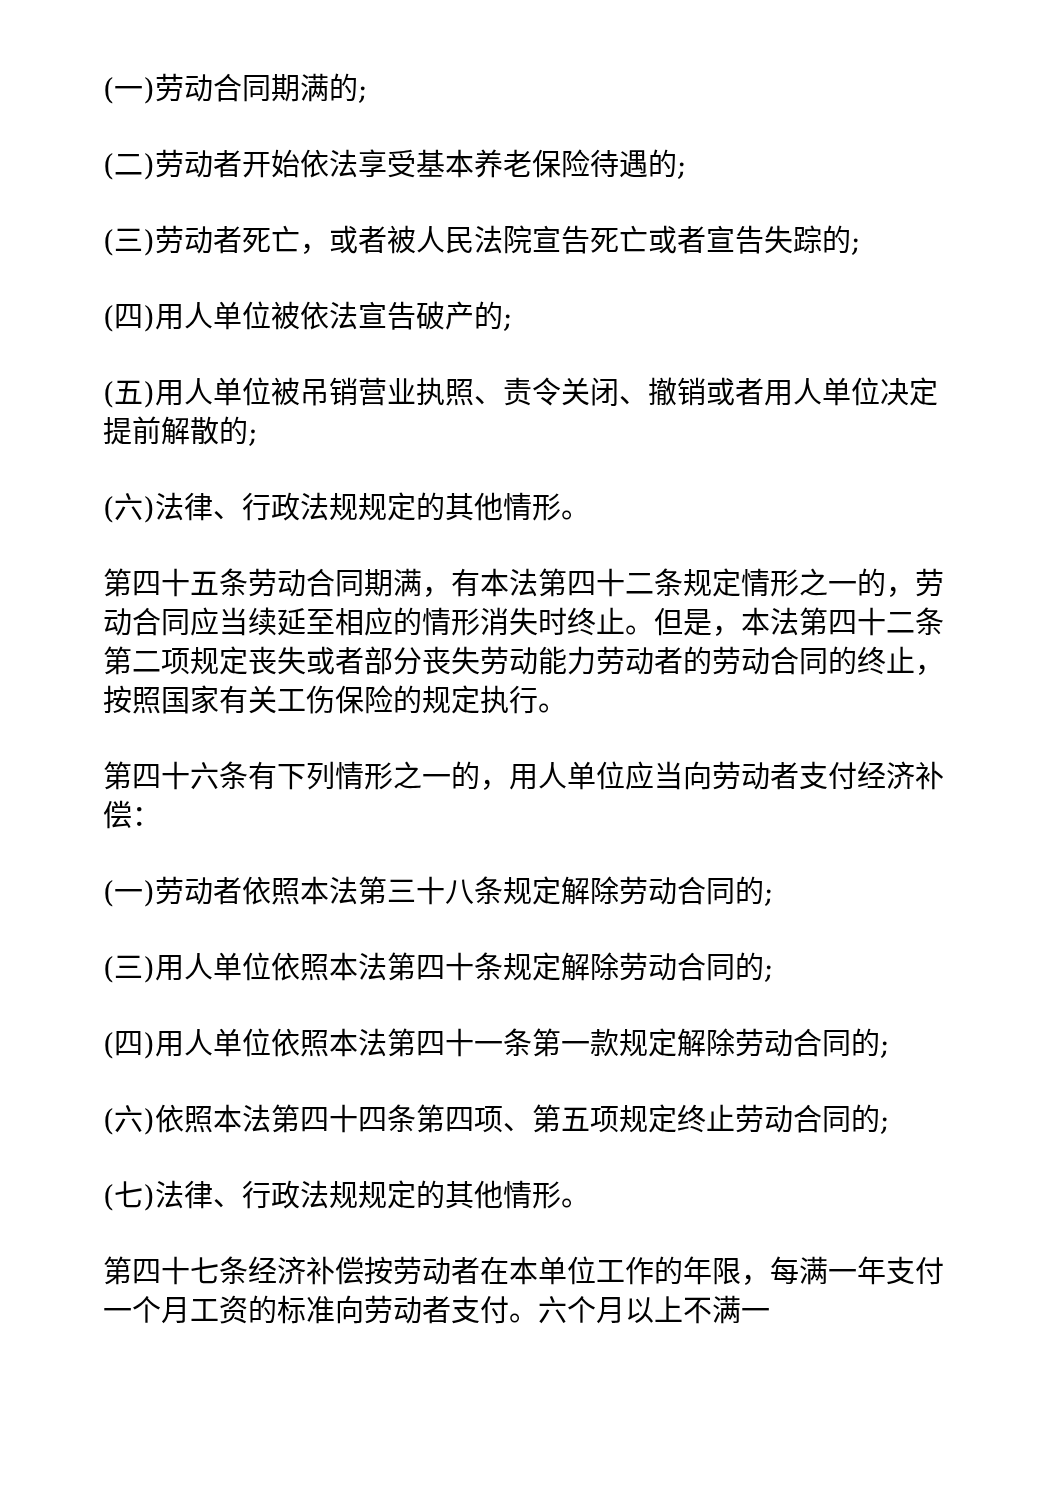(一)劳动合同期满的;
(二)劳动者开始依法享受基本养老保险待遇的;
(三)劳动者死亡，或者被人民法院宣告死亡或者宣告失踪的;
(四)用人单位被依法宣告破产的;
(五)用人单位被吊销营业执照、责令关闭、撤销或者用人单位决定提前解散的;
(六)法律、行政法规规定的其他情形。
第四十五条劳动合同期满，有本法第四十二条规定情形之一的，劳动合同应当续延至相应的情形消失时终止。但是，本法第四十二条第二项规定丧失或者部分丧失劳动能力劳动者的劳动合同的终止，按照国家有关工伤保险的规定执行。
第四十六条有下列情形之一的，用人单位应当向劳动者支付经济补偿：
(一)劳动者依照本法第三十八条规定解除劳动合同的;
(三)用人单位依照本法第四十条规定解除劳动合同的;
(四)用人单位依照本法第四十一条第一款规定解除劳动合同的;
(六)依照本法第四十四条第四项、第五项规定终止劳动合同的;
(七)法律、行政法规规定的其他情形。
第四十七条经济补偿按劳动者在本单位工作的年限，每满一年支付一个月工资的标准向劳动者支付。六个月以上不满一